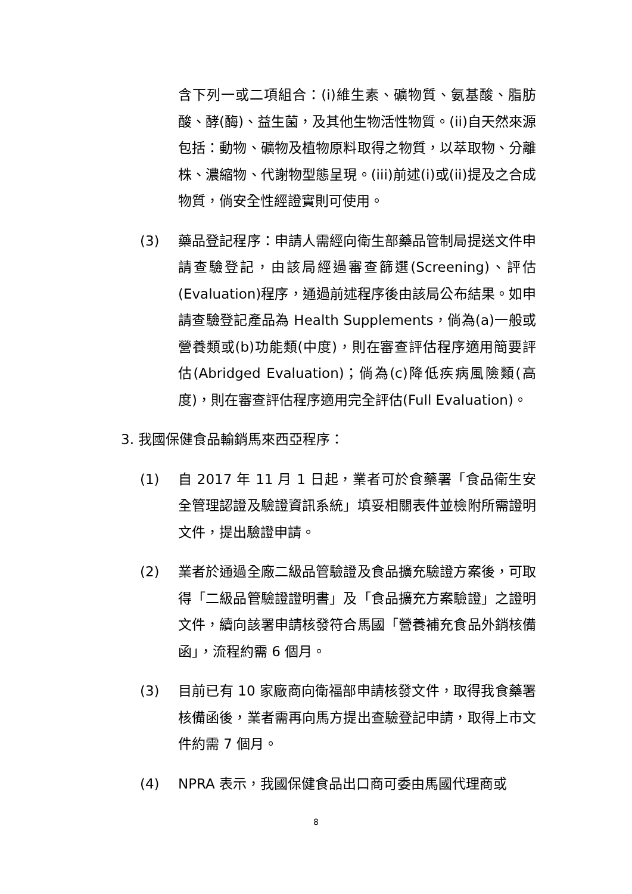含下列一或二項組合：(i)維生素、礦物質、氨基酸、脂肪酸、酵(酶)、益生菌，及其他生物活性物質。(ii)自天然來源包括：動物、礦物及植物原料取得之物質，以萃取物、分離株、濃縮物、代謝物型態呈現。(iii)前述(i)或(ii)提及之合成物質，倘安全性經證實則可使用。
(3) 藥品登記程序：申請人需經向衛生部藥品管制局提送文件申請查驗登記，由該局經過審查篩選(Screening)、評估(Evaluation)程序，通過前述程序後由該局公布結果。如申請查驗登記產品為 Health Supplements，倘為(a)一般或營養類或(b)功能類(中度)，則在審查評估程序適用簡要評估(Abridged Evaluation)；倘為(c)降低疾病風險類(高度)，則在審查評估程序適用完全評估(Full Evaluation)。
3. 我國保健食品輸銷馬來西亞程序：
(1) 自 2017 年 11 月 1 日起，業者可於食藥署「食品衛生安全管理認證及驗證資訊系統」填妥相關表件並檢附所需證明文件，提出驗證申請。
(2) 業者於通過全廠二級品管驗證及食品擴充驗證方案後，可取得「二級品管驗證證明書」及「食品擴充方案驗證」之證明文件，續向該署申請核發符合馬國「營養補充食品外銷核備函」，流程約需 6 個月。
(3) 目前已有 10 家廠商向衛福部申請核發文件，取得我食藥署核備函後，業者需再向馬方提出查驗登記申請，取得上市文件約需 7 個月。
(4) NPRA 表示，我國保健食品出口商可委由馬國代理商或
8